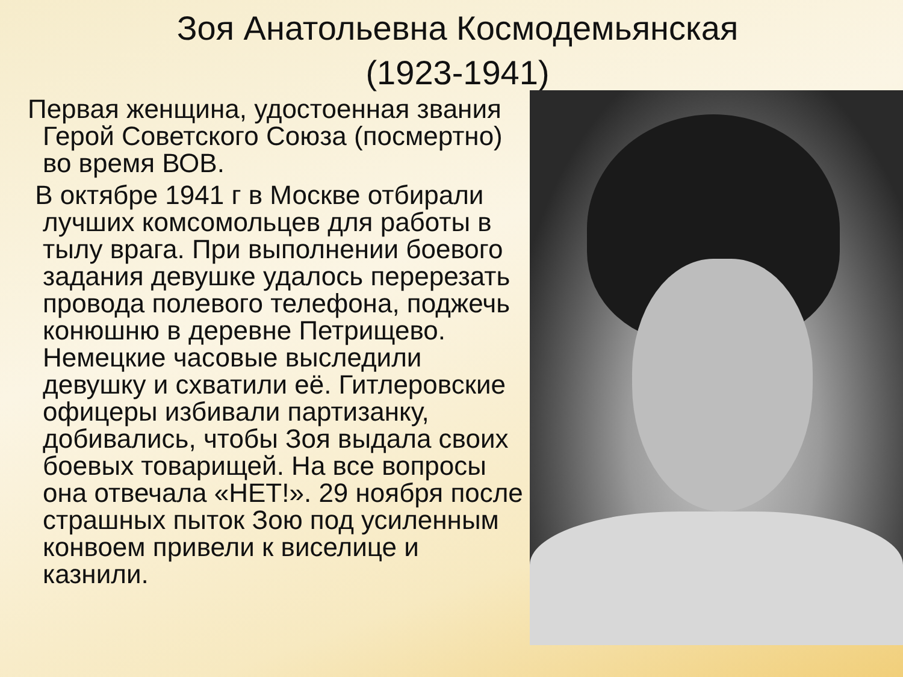Зоя Анатольевна Космодемьянская (1923-1941)
Первая женщина, удостоенная звания Герой Советского Союза (посмертно) во время ВОВ.
В октябре 1941 г в Москве отбирали лучших комсомольцев для работы в тылу врага. При выполнении боевого задания девушке удалось перерезать провода полевого телефона, поджечь конюшню в деревне Петрищево. Немецкие часовые выследили девушку и схватили её. Гитлеровские офицеры избивали партизанку, добивались, чтобы Зоя выдала своих боевых товарищей. На все вопросы она отвечала «НЕТ!». 29 ноября после страшных пыток Зою под усиленным конвоем привели к виселице и казнили.